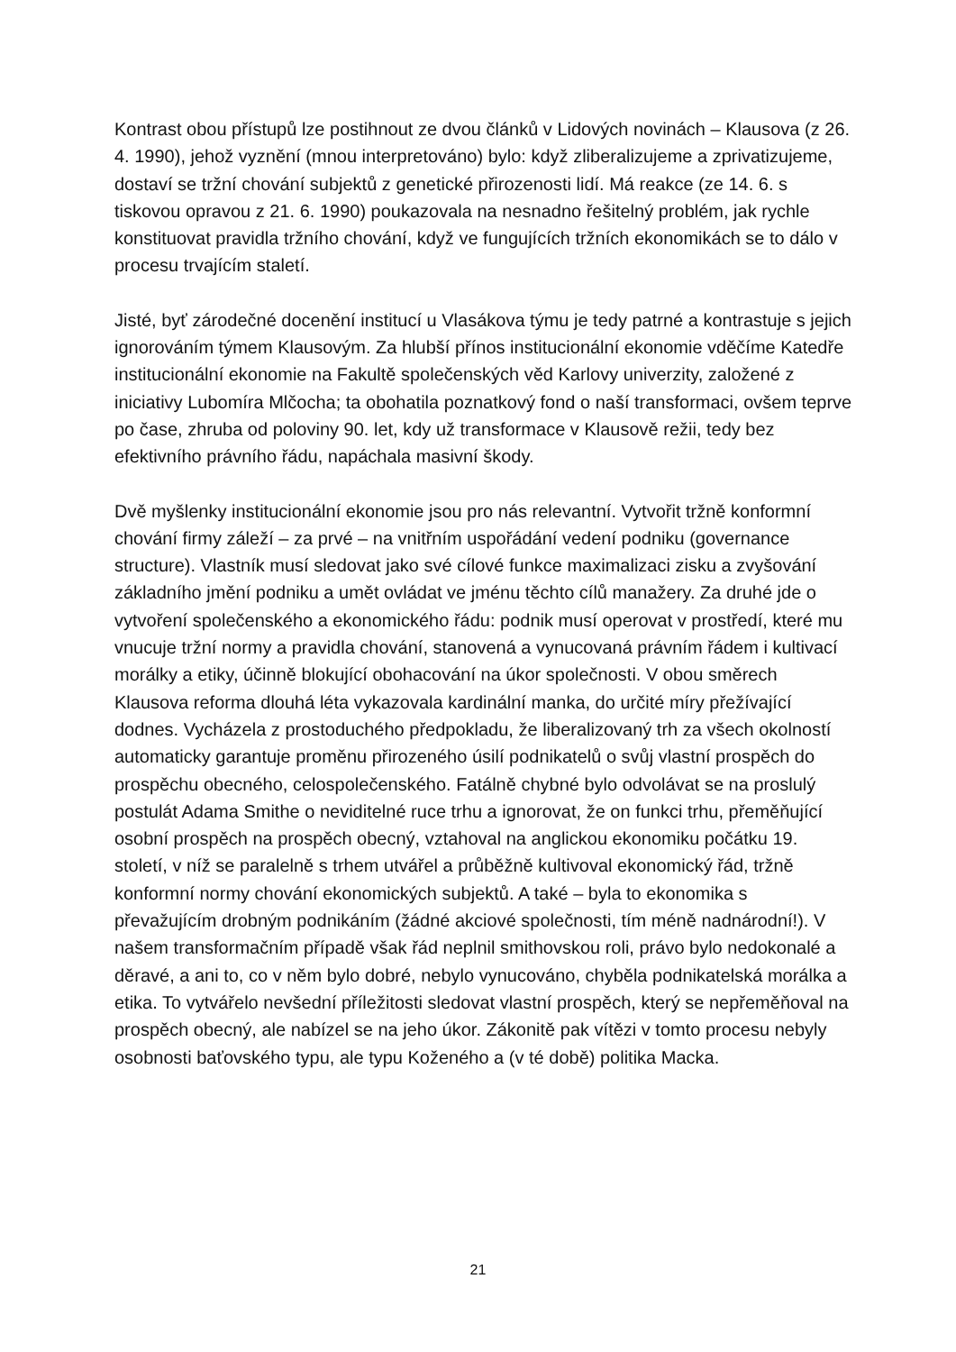Kontrast obou přístupů lze postihnout ze dvou článků v Lidových novinách – Klausova (z 26. 4. 1990), jehož vyznění (mnou interpretováno) bylo: když zliberalizujeme a zprivatizujeme, dostaví se tržní chování subjektů z genetické přirozenosti lidí. Má reakce (ze 14. 6. s tiskovou opravou z 21. 6. 1990) poukazovala na nesnadno řešitelný problém, jak rychle konstituovat pravidla tržního chování, když ve fungujících tržních ekonomikách se to dálo v procesu trvajícím staletí.
Jisté, byť zárodečné docenění institucí u Vlasákova týmu je tedy patrné a kontrastuje s jejich ignorováním týmem Klausovým. Za hlubší přínos institucionální ekonomie vděčíme Katedře institucionální ekonomie na Fakultě společenských věd Karlovy univerzity, založené z iniciativy Lubomíra Mlčocha; ta obohatila poznatkový fond o naší transformaci, ovšem teprve po čase, zhruba od poloviny 90. let, kdy už transformace v Klausově režii, tedy bez efektivního právního řádu, napáchala masivní škody.
Dvě myšlenky institucionální ekonomie jsou pro nás relevantní. Vytvořit tržně konformní chování firmy záleží – za prvé – na vnitřním uspořádání vedení podniku (governance structure). Vlastník musí sledovat jako své cílové funkce maximalizaci zisku a zvyšování základního jmění podniku a umět ovládat ve jménu těchto cílů manažery. Za druhé jde o vytvoření společenského a ekonomického řádu: podnik musí operovat v prostředí, které mu vnucuje tržní normy a pravidla chování, stanovená a vynucovaná právním řádem i kultivací morálky a etiky, účinně blokující obohacování na úkor společnosti. V obou směrech Klausova reforma dlouhá léta vykazovala kardinální manka, do určité míry přežívající dodnes. Vycházela z prostoduchého předpokladu, že liberalizovaný trh za všech okolností automaticky garantuje proměnu přirozeného úsilí podnikatelů o svůj vlastní prospěch do prospěchu obecného, celospolečenského. Fatálně chybné bylo odvolávat se na proslulý postulát Adama Smithe o neviditelné ruce trhu a ignorovat, že on funkci trhu, přeměňující osobní prospěch na prospěch obecný, vztahoval na anglickou ekonomiku počátku 19. století, v níž se paralelně s trhem utvářel a průběžně kultivoval ekonomický řád, tržně konformní normy chování ekonomických subjektů. A také – byla to ekonomika s převažujícím drobným podnikáním (žádné akciové společnosti, tím méně nadnárodní!). V našem transformačním případě však řád neplnil smithovskou roli, právo bylo nedokonalé a děravé, a ani to, co v něm bylo dobré, nebylo vynucováno, chyběla podnikatelská morálka a etika. To vytvářelo nevšední příležitosti sledovat vlastní prospěch, který se nepřeměňoval na prospěch obecný, ale nabízel se na jeho úkor. Zákonitě pak vítězi v tomto procesu nebyly osobnosti baťovského typu, ale typu Koženého a (v té době) politika Macka.
21